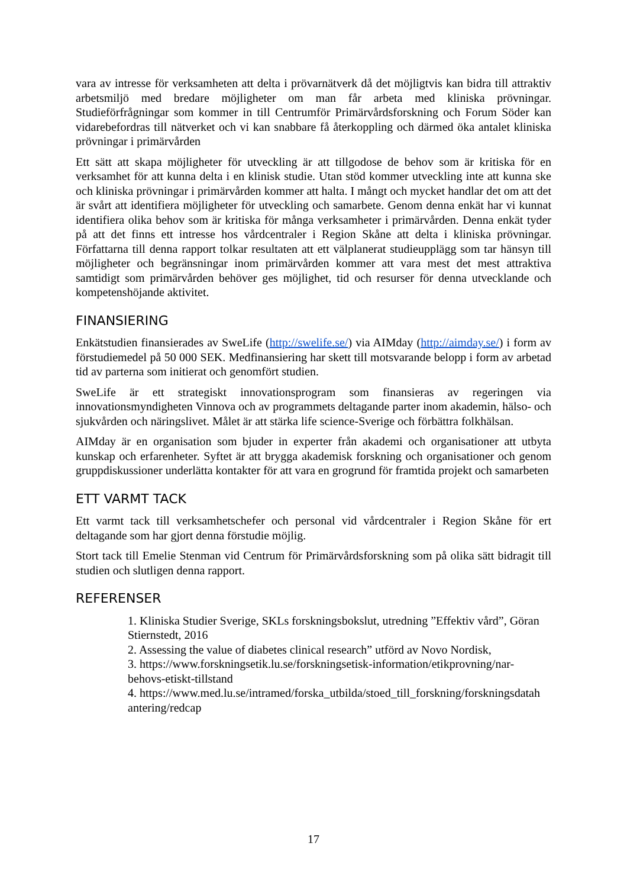vara av intresse för verksamheten att delta i prövarnätverk då det möjligtvis kan bidra till attraktiv arbetsmiljö med bredare möjligheter om man får arbeta med kliniska prövningar. Studieförfrågningar som kommer in till Centrumför Primärvårdsforskning och Forum Söder kan vidarebefordras till nätverket och vi kan snabbare få återkoppling och därmed öka antalet kliniska prövningar i primärvården
Ett sätt att skapa möjligheter för utveckling är att tillgodose de behov som är kritiska för en verksamhet för att kunna delta i en klinisk studie. Utan stöd kommer utveckling inte att kunna ske och kliniska prövningar i primärvården kommer att halta. I mångt och mycket handlar det om att det är svårt att identifiera möjligheter för utveckling och samarbete. Genom denna enkät har vi kunnat identifiera olika behov som är kritiska för många verksamheter i primärvården. Denna enkät tyder på att det finns ett intresse hos vårdcentraler i Region Skåne att delta i kliniska prövningar. Författarna till denna rapport tolkar resultaten att ett välplanerat studieupplägg som tar hänsyn till möjligheter och begränsningar inom primärvården kommer att vara mest det mest attraktiva samtidigt som primärvården behöver ges möjlighet, tid och resurser för denna utvecklande och kompetenshöjande aktivitet.
FINANSIERING
Enkätstudien finansierades av SweLife (http://swelife.se/) via AIMday (http://aimday.se/) i form av förstudiemedel på 50 000 SEK. Medfinansiering har skett till motsvarande belopp i form av arbetad tid av parterna som initierat och genomfört studien.
SweLife är ett strategiskt innovationsprogram som finansieras av regeringen via innovationsmyndigheten Vinnova och av programmets deltagande parter inom akademin, hälso- och sjukvården och näringslivet. Målet är att stärka life science-Sverige och förbättra folkhälsan.
AIMday är en organisation som bjuder in experter från akademi och organisationer att utbyta kunskap och erfarenheter. Syftet är att brygga akademisk forskning och organisationer och genom gruppdiskussioner underlätta kontakter för att vara en grogrund för framtida projekt och samarbeten
ETT VARMT TACK
Ett varmt tack till verksamhetschefer och personal vid vårdcentraler i Region Skåne för ert deltagande som har gjort denna förstudie möjlig.
Stort tack till Emelie Stenman vid Centrum för Primärvårdsforskning som på olika sätt bidragit till studien och slutligen denna rapport.
REFERENSER
1. Kliniska Studier Sverige, SKLs forskningsbokslut, utredning ”Effektiv vård”, Göran Stiernstedt, 2016
2. Assessing the value of diabetes clinical research” utförd av Novo Nordisk,
3. https://www.forskningsetik.lu.se/forskningsetisk-information/etikprovning/nar-behovs-etiskt-tillstand
4. https://www.med.lu.se/intramed/forska_utbilda/stoed_till_forskning/forskningsdatah antering/redcap
17